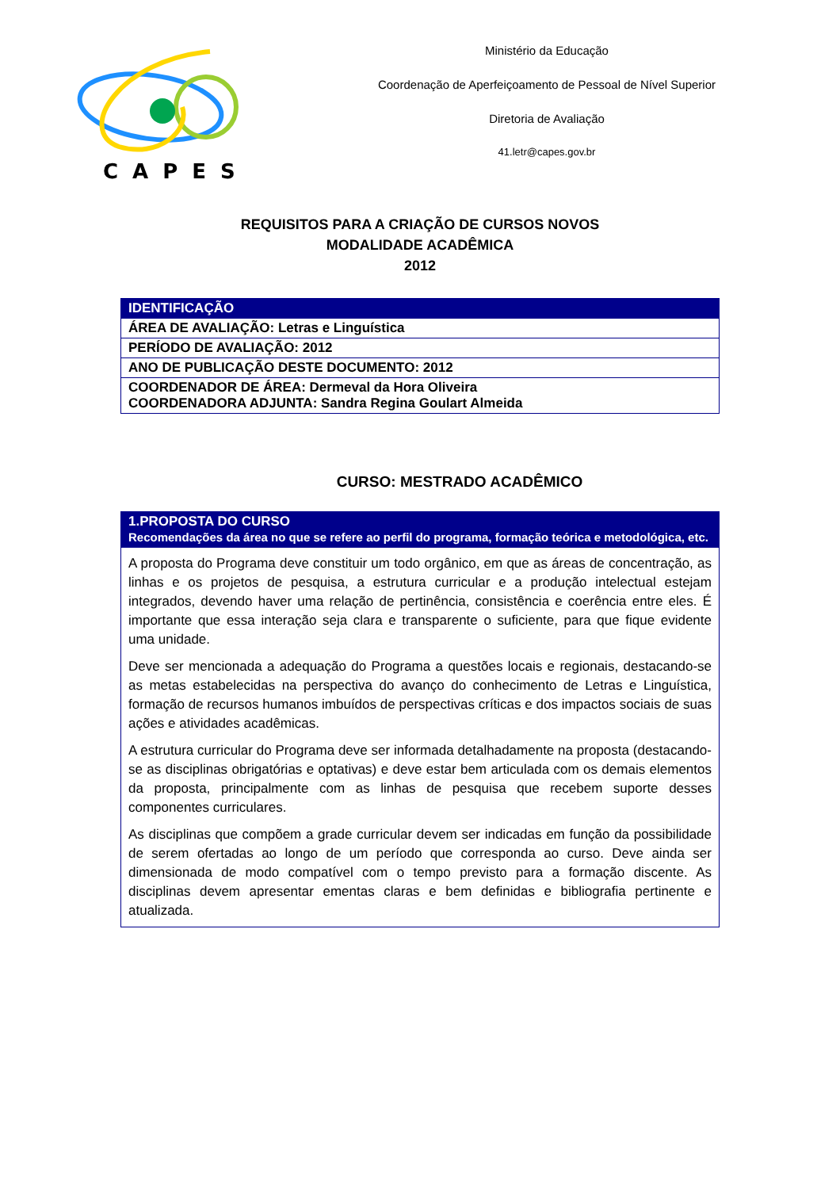CAPES
Ministério da Educação
Coordenação de Aperfeiçoamento de Pessoal de Nível Superior
Diretoria de Avaliação
41.letr@capes.gov.br
REQUISITOS PARA A CRIAÇÃO DE CURSOS NOVOS
MODALIDADE ACADÊMICA
2012
| IDENTIFICAÇÃO |
| --- |
| ÁREA DE AVALIAÇÃO: Letras e Linguística |
| PERÍODO DE AVALIAÇÃO: 2012 |
| ANO DE PUBLICAÇÃO DESTE DOCUMENTO: 2012 |
| COORDENADOR DE ÁREA: Dermeval da Hora Oliveira COORDENADORA ADJUNTA: Sandra Regina Goulart Almeida |
CURSO: MESTRADO ACADÊMICO
| 1.PROPOSTA DO CURSO Recomendações da área no que se refere ao perfil do programa, formação teórica e metodológica, etc. |
| --- |
| A proposta do Programa deve constituir um todo orgânico, em que as áreas de concentração, as linhas e os projetos de pesquisa, a estrutura curricular e a produção intelectual estejam integrados, devendo haver uma relação de pertinência, consistência e coerência entre eles. É importante que essa interação seja clara e transparente o suficiente, para que fique evidente uma unidade. Deve ser mencionada a adequação do Programa a questões locais e regionais, destacando-se as metas estabelecidas na perspectiva do avanço do conhecimento de Letras e Linguística, formação de recursos humanos imbuídos de perspectivas críticas e dos impactos sociais de suas ações e atividades acadêmicas. A estrutura curricular do Programa deve ser informada detalhadamente na proposta (destacando-se as disciplinas obrigatórias e optativas) e deve estar bem articulada com os demais elementos da proposta, principalmente com as linhas de pesquisa que recebem suporte desses componentes curriculares. As disciplinas que compõem a grade curricular devem ser indicadas em função da possibilidade de serem ofertadas ao longo de um período que corresponda ao curso. Deve ainda ser dimensionada de modo compatível com o tempo previsto para a formação discente. As disciplinas devem apresentar ementas claras e bem definidas e bibliografia pertinente e atualizada. |